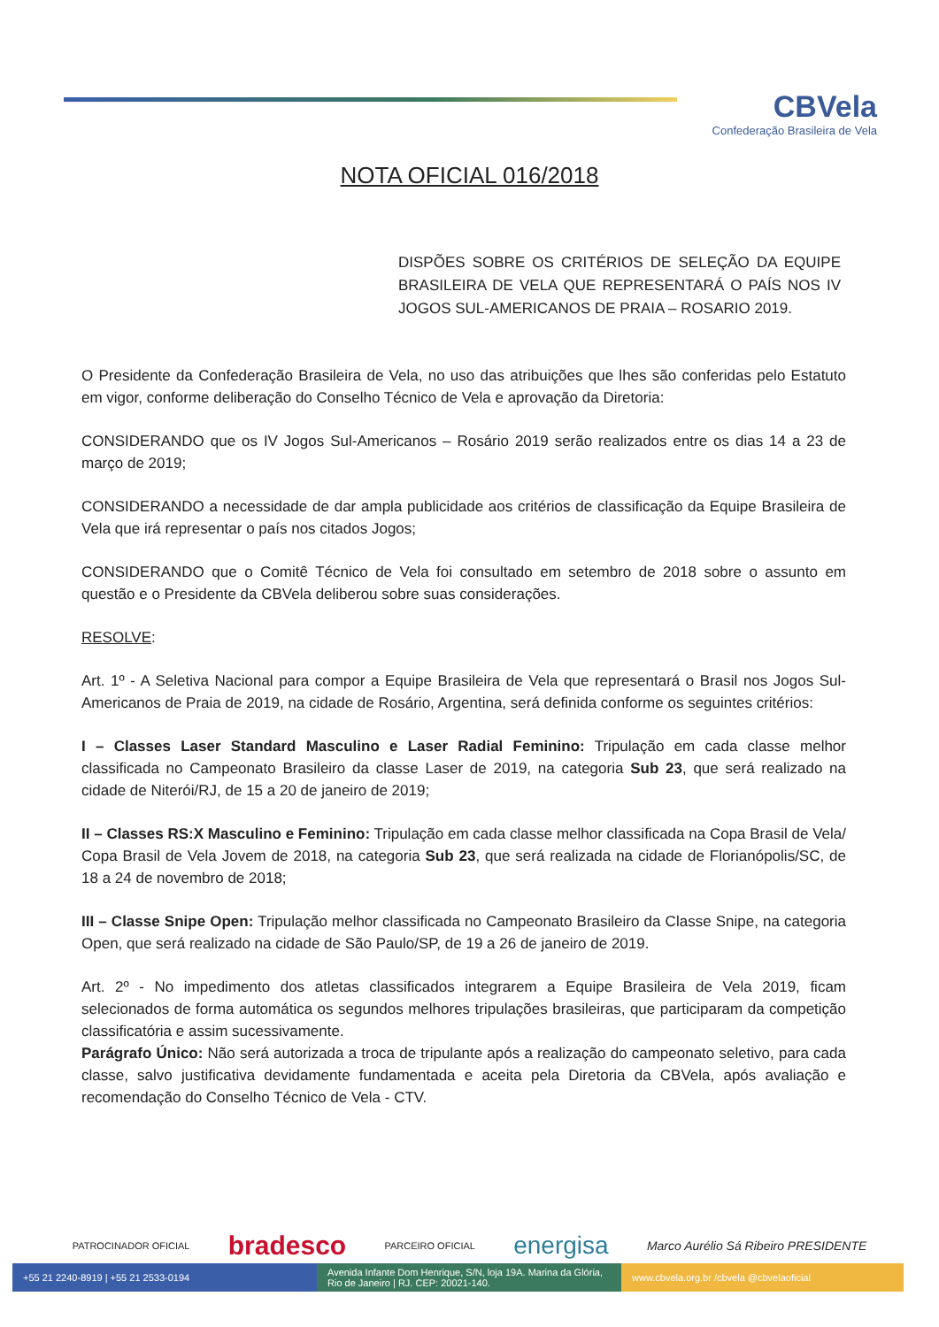CBVela
Confederação Brasileira de Vela
NOTA OFICIAL 016/2018
DISPÕES SOBRE OS CRITÉRIOS DE SELEÇÃO DA EQUIPE BRASILEIRA DE VELA QUE REPRESENTARÁ O PAÍS NOS IV JOGOS SUL-AMERICANOS DE PRAIA – ROSARIO 2019.
O Presidente da Confederação Brasileira de Vela, no uso das atribuições que lhes são conferidas pelo Estatuto em vigor, conforme deliberação do Conselho Técnico de Vela e aprovação da Diretoria:
CONSIDERANDO que os IV Jogos Sul-Americanos – Rosário 2019 serão realizados entre os dias 14 a 23 de março de 2019;
CONSIDERANDO a necessidade de dar ampla publicidade aos critérios de classificação da Equipe Brasileira de Vela que irá representar o país nos citados Jogos;
CONSIDERANDO que o Comitê Técnico de Vela foi consultado em setembro de 2018 sobre o assunto em questão e o Presidente da CBVela deliberou sobre suas considerações.
RESOLVE:
Art. 1º - A Seletiva Nacional para compor a Equipe Brasileira de Vela que representará o Brasil nos Jogos Sul-Americanos de Praia de 2019, na cidade de Rosário, Argentina, será definida conforme os seguintes critérios:
I – Classes Laser Standard Masculino e Laser Radial Feminino: Tripulação em cada classe melhor classificada no Campeonato Brasileiro da classe Laser de 2019, na categoria Sub 23, que será realizado na cidade de Niterói/RJ, de 15 a 20 de janeiro de 2019;
II – Classes RS:X Masculino e Feminino: Tripulação em cada classe melhor classificada na Copa Brasil de Vela/ Copa Brasil de Vela Jovem de 2018, na categoria Sub 23, que será realizada na cidade de Florianópolis/SC, de 18 a 24 de novembro de 2018;
III – Classe Snipe Open: Tripulação melhor classificada no Campeonato Brasileiro da Classe Snipe, na categoria Open, que será realizado na cidade de São Paulo/SP, de 19 a 26 de janeiro de 2019.
Art. 2º - No impedimento dos atletas classificados integrarem a Equipe Brasileira de Vela 2019, ficam selecionados de forma automática os segundos melhores tripulações brasileiras, que participaram da competição classificatória e assim sucessivamente.
Parágrafo Único: Não será autorizada a troca de tripulante após a realização do campeonato seletivo, para cada classe, salvo justificativa devidamente fundamentada e aceita pela Diretoria da CBVela, após avaliação e recomendação do Conselho Técnico de Vela - CTV.
PATROCINADOR OFICIAL bradesco PARCEIRO OFICIAL energisa Marco Aurélio Sá Ribeiro PRESIDENTE
+55 21 2240-8919 | +55 21 2533-0194 Avenida Infante Dom Henrique, S/N, loja 19A. Marina da Glória, Rio de Janeiro | RJ. CEP: 20021-140.
www.cbvela.org.br /cbvela @cbvelaoficial